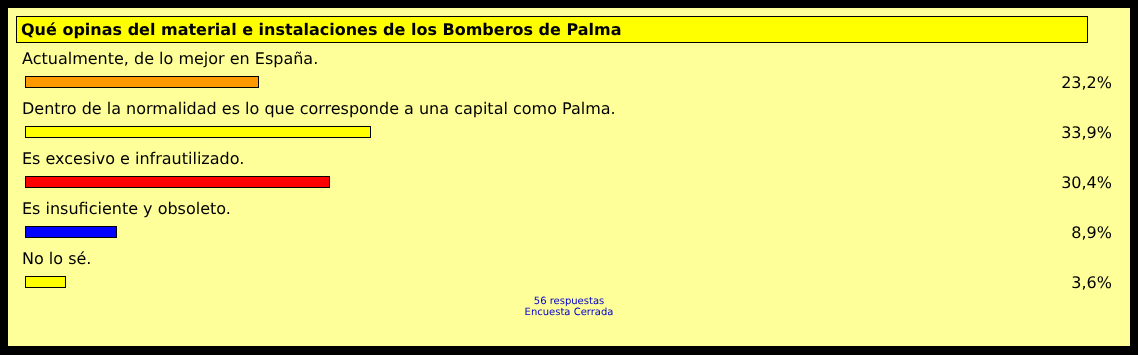Qué opinas del material e instalaciones de los Bomberos de Palma
Actualmente, de lo mejor en España.
23,2%
Dentro de la normalidad es lo que corresponde a una capital como Palma.
33,9%
Es excesivo e infrautilizado.
30,4%
Es insuficiente y obsoleto.
8,9%
No lo sé.
3,6%
56 respuestas
Encuesta Cerrada